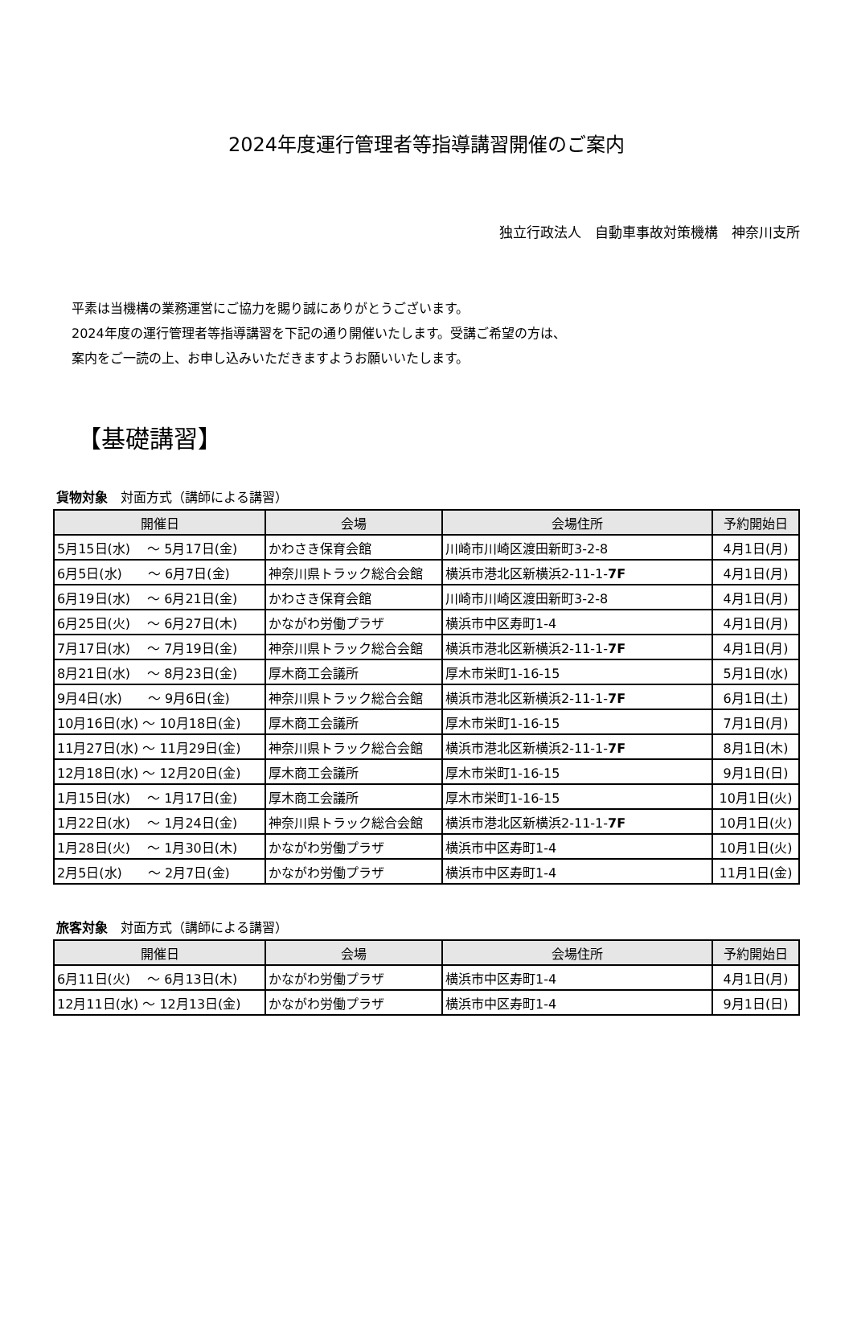2024年度運行管理者等指導講習開催のご案内
独立行政法人　自動車事故対策機構　神奈川支所
平素は当機構の業務運営にご協力を賜り誠にありがとうございます。
2024年度の運行管理者等指導講習を下記の通り開催いたします。受講ご希望の方は、
案内をご一読の上、お申し込みいただきますようお願いいたします。
【基礎講習】
貨物対象　対面方式（講師による講習）
| 開催日 | 会場 | 会場住所 | 予約開始日 |
| --- | --- | --- | --- |
| 5月15日(水) ～ 5月17日(金) | かわさき保育会館 | 川崎市川崎区渡田新町3-2-8 | 4月1日(月) |
| 6月5日(水) ～ 6月7日(金) | 神奈川県トラック総合会館 | 横浜市港北区新横浜2-11-1- 7F | 4月1日(月) |
| 6月19日(水) ～ 6月21日(金) | かわさき保育会館 | 川崎市川崎区渡田新町3-2-8 | 4月1日(月) |
| 6月25日(火) ～ 6月27日(木) | かながわ労働プラザ | 横浜市中区寿町1-4 | 4月1日(月) |
| 7月17日(水) ～ 7月19日(金) | 神奈川県トラック総合会館 | 横浜市港北区新横浜2-11-1- 7F | 4月1日(月) |
| 8月21日(水) ～ 8月23日(金) | 厚木商工会議所 | 厚木市栄町1-16-15 | 5月1日(水) |
| 9月4日(水) ～ 9月6日(金) | 神奈川県トラック総合会館 | 横浜市港北区新横浜2-11-1- 7F | 6月1日(土) |
| 10月16日(水) ～ 10月18日(金) | 厚木商工会議所 | 厚木市栄町1-16-15 | 7月1日(月) |
| 11月27日(水) ～ 11月29日(金) | 神奈川県トラック総合会館 | 横浜市港北区新横浜2-11-1- 7F | 8月1日(木) |
| 12月18日(水) ～ 12月20日(金) | 厚木商工会議所 | 厚木市栄町1-16-15 | 9月1日(日) |
| 1月15日(水) ～ 1月17日(金) | 厚木商工会議所 | 厚木市栄町1-16-15 | 10月1日(火) |
| 1月22日(水) ～ 1月24日(金) | 神奈川県トラック総合会館 | 横浜市港北区新横浜2-11-1- 7F | 10月1日(火) |
| 1月28日(火) ～ 1月30日(木) | かながわ労働プラザ | 横浜市中区寿町1-4 | 10月1日(火) |
| 2月5日(水) ～ 2月7日(金) | かながわ労働プラザ | 横浜市中区寿町1-4 | 11月1日(金) |
旅客対象　対面方式（講師による講習）
| 開催日 | 会場 | 会場住所 | 予約開始日 |
| --- | --- | --- | --- |
| 6月11日(火) ～ 6月13日(木) | かながわ労働プラザ | 横浜市中区寿町1-4 | 4月1日(月) |
| 12月11日(水) ～ 12月13日(金) | かながわ労働プラザ | 横浜市中区寿町1-4 | 9月1日(日) |